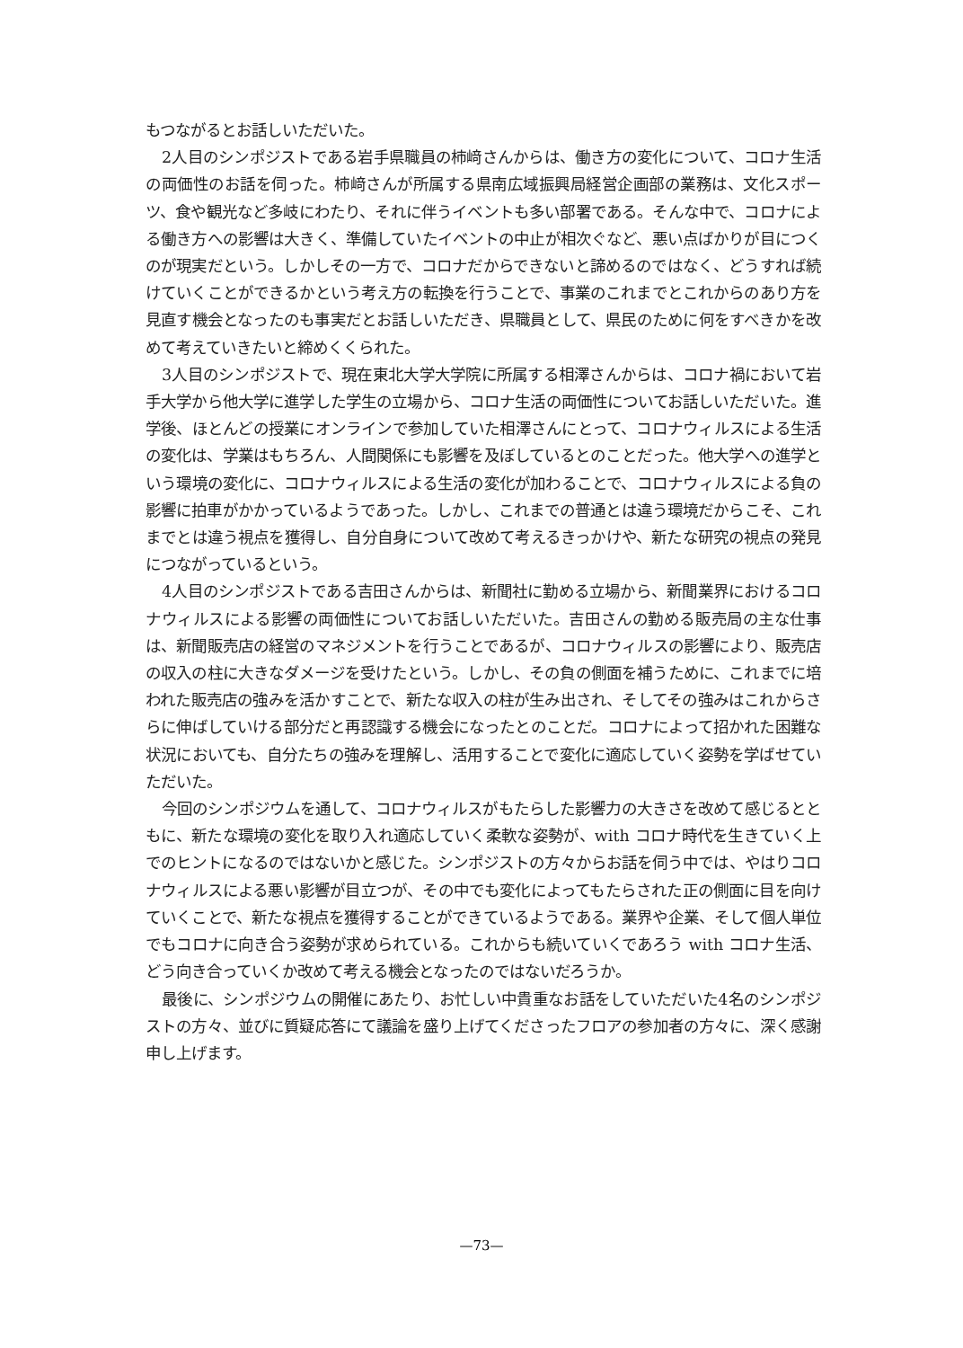もつながるとお話しいただいた。
2人目のシンポジストである岩手県職員の柿﨑さんからは、働き方の変化について、コロナ生活の両価性のお話を伺った。柿﨑さんが所属する県南広域振興局経営企画部の業務は、文化スポーツ、食や観光など多岐にわたり、それに伴うイベントも多い部署である。そんな中で、コロナによる働き方への影響は大きく、準備していたイベントの中止が相次ぐなど、悪い点ばかりが目につくのが現実だという。しかしその一方で、コロナだからできないと諦めるのではなく、どうすれば続けていくことができるかという考え方の転換を行うことで、事業のこれまでとこれからのあり方を見直す機会となったのも事実だとお話しいただき、県職員として、県民のために何をすべきかを改めて考えていきたいと締めくくられた。
3人目のシンポジストで、現在東北大学大学院に所属する相澤さんからは、コロナ禍において岩手大学から他大学に進学した学生の立場から、コロナ生活の両価性についてお話しいただいた。進学後、ほとんどの授業にオンラインで参加していた相澤さんにとって、コロナウィルスによる生活の変化は、学業はもちろん、人間関係にも影響を及ぼしているとのことだった。他大学への進学という環境の変化に、コロナウィルスによる生活の変化が加わることで、コロナウィルスによる負の影響に拍車がかかっているようであった。しかし、これまでの普通とは違う環境だからこそ、これまでとは違う視点を獲得し、自分自身について改めて考えるきっかけや、新たな研究の視点の発見につながっているという。
4人目のシンポジストである吉田さんからは、新聞社に勤める立場から、新聞業界におけるコロナウィルスによる影響の両価性についてお話しいただいた。吉田さんの勤める販売局の主な仕事は、新聞販売店の経営のマネジメントを行うことであるが、コロナウィルスの影響により、販売店の収入の柱に大きなダメージを受けたという。しかし、その負の側面を補うために、これまでに培われた販売店の強みを活かすことで、新たな収入の柱が生み出され、そしてその強みはこれからさらに伸ばしていける部分だと再認識する機会になったとのことだ。コロナによって招かれた困難な状況においても、自分たちの強みを理解し、活用することで変化に適応していく姿勢を学ばせていただいた。
今回のシンポジウムを通して、コロナウィルスがもたらした影響力の大きさを改めて感じるとともに、新たな環境の変化を取り入れ適応していく柔軟な姿勢が、with コロナ時代を生きていく上でのヒントになるのではないかと感じた。シンポジストの方々からお話を伺う中では、やはりコロナウィルスによる悪い影響が目立つが、その中でも変化によってもたらされた正の側面に目を向けていくことで、新たな視点を獲得することができているようである。業界や企業、そして個人単位でもコロナに向き合う姿勢が求められている。これからも続いていくであろう with コロナ生活、どう向き合っていくか改めて考える機会となったのではないだろうか。
最後に、シンポジウムの開催にあたり、お忙しい中貴重なお話をしていただいた4名のシンポジストの方々、並びに質疑応答にて議論を盛り上げてくださったフロアの参加者の方々に、深く感謝申し上げます。
—73—